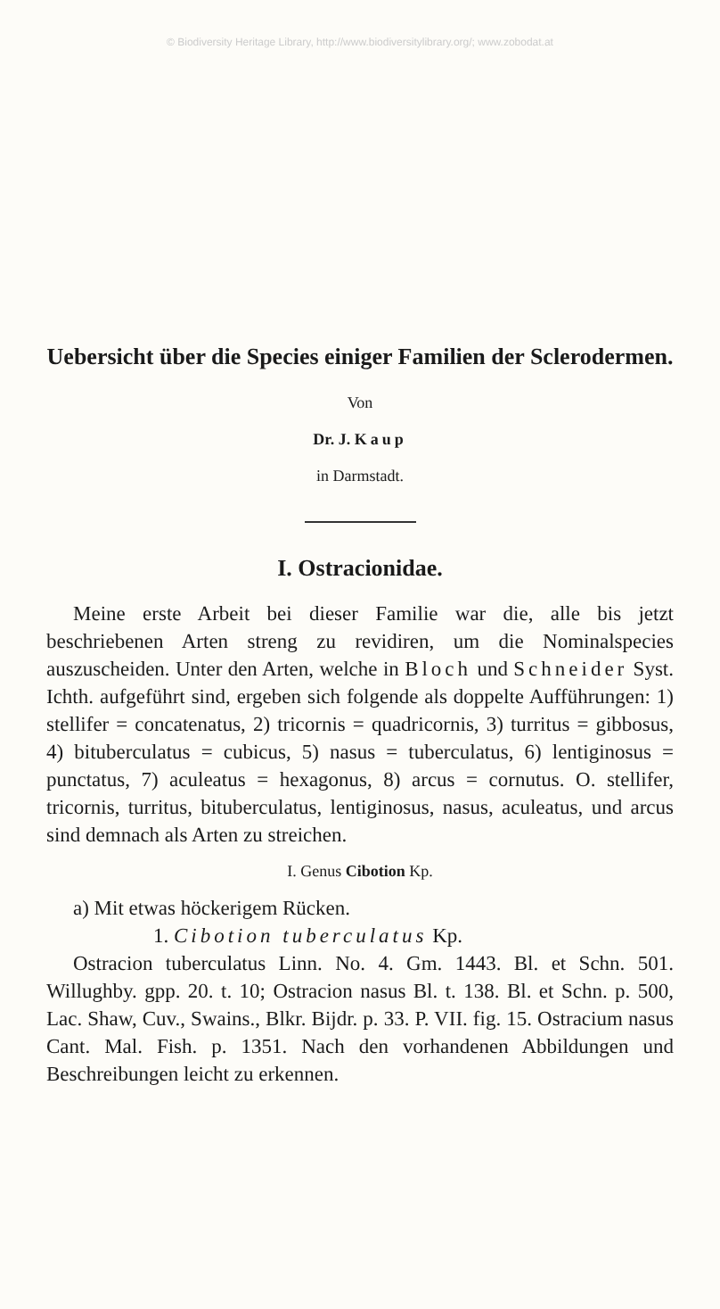© Biodiversity Heritage Library, http://www.biodiversitylibrary.org/; www.zobodat.at
Uebersicht über die Species einiger Familien der Sclerodermen.
Von
Dr. J. Kaup
in Darmstadt.
I. Ostracionidae.
Meine erste Arbeit bei dieser Familie war die, alle bis jetzt beschriebenen Arten streng zu revidiren, um die Nominalspecies auszuscheiden. Unter den Arten, welche in Bloch und Schneider Syst. Ichth. aufgeführt sind, ergeben sich folgende als doppelte Aufführungen: 1) stellifer = concatenatus, 2) tricornis = quadricornis, 3) turritus = gibbosus, 4) bituberculatus = cubicus, 5) nasus = tuberculatus, 6) lentiginosus = punctatus, 7) aculeatus = hexagonus, 8) arcus = cornutus. O. stellifer, tricornis, turritus, bituberculatus, lentiginosus, nasus, aculeatus, und arcus sind demnach als Arten zu streichen.
I. Genus Cibotion Kp.
a) Mit etwas höckerigem Rücken.
1. Cibotion tuberculatus Kp.
Ostracion tuberculatus Linn. No. 4. Gm. 1443. Bl. et Schn. 501. Willughby. gpp. 20. t. 10; Ostracion nasus Bl. t. 138. Bl. et Schn. p. 500, Lac. Shaw, Cuv., Swains., Blkr. Bijdr. p. 33. P. VII. fig. 15. Ostracium nasus Cant. Mal. Fish. p. 1351. Nach den vorhandenen Abbildungen und Beschreibungen leicht zu erkennen.